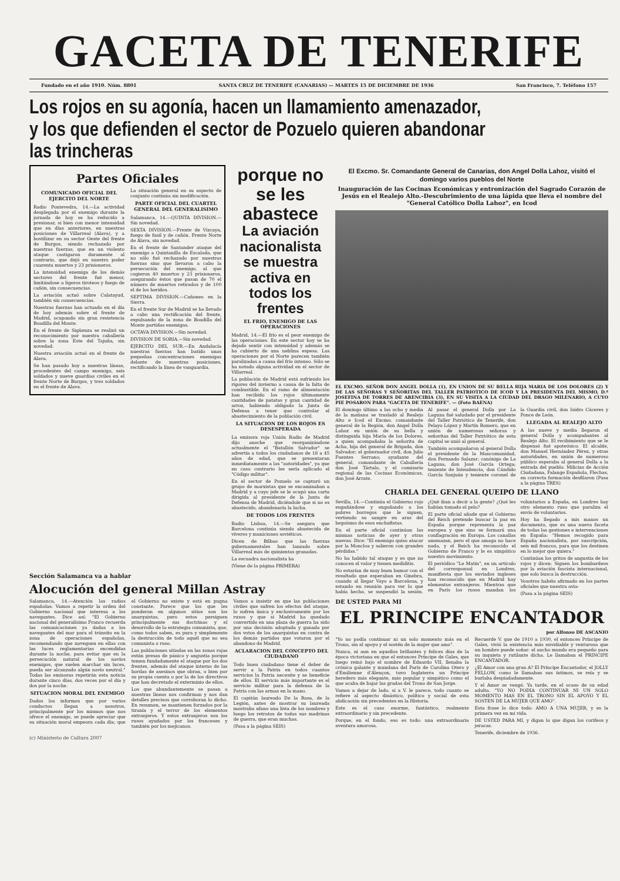GACETA DE TENERIFE
Fundado en el año 1910. Núm. 8801 SANTA CRUZ DE TENERIFE (CANARIAS) — MARTES 15 DE DICIEMBRE DE 1936 San Francisco, 7. Teléfono 157
Los rojos en su agonía, hacen un llamamiento amenazador, y los que defienden el sector de Pozuelo quieren abandonar las trincheras
Partes Oficiales
COMUNICADO OFICIAL DEL EJERCITO DEL NORTE
Radio Pontevedra, 14.—La actividad desplegada por el enemigo durante la jornada de hoy se ha reducido a presionar, si bien con menor intensidad que en días anteriores, en nuestras posiciones de Villarreal (Alava), y a hostilizar en su sector Oeste del frente de Burgos, siendo rechazado por nuestras fuerzas, que en un violento ataque castigaron duramente al contrario, que dejó en nuestro poder cuarenta muertos y 23 prisioneros.
La intensidad enemiga de los demás sectores del frente fué menor, limitándose a ligeros tiroteos y fuego de cañón, sin consecuencias.
La aviación actuó sobre Calatayud, también sin consecuencias.
Nuestras fuerzas han actuado en el día de hoy además sobre el frente de Madrid, ocupando sin gran resistencia Boadilla del Monte.
En el frente de Sigüenza se realizó un reconocimiento por nuestra caballería sobre la zona Este del Tajuña, sin novedad.
Nuestra aviación actuó en el frente de Alava.
Se han pasado hoy a nuestras líneas, procedentes del campo enemigo, seis soldados y nueve guardias civiles en el frente Norte de Burgos, y tres soldados en el frente de Alava.
La situación general en su aspecto de conjunto continúa sin modificación.
PARTE OFICIAL DEL CUARTEL GENERAL DEL GENERALISIMO
Salamanca, 14.—QUINTA DIVISION.—Sin novedad.
SEXTA DIVISION.—Frente de Vizcaya, fuego de fusil y de cañón. Frente Norte de Alava, sin novedad.
En el frente de Santander ataque del enemigo a Quintanilla de Escalada, que no sólo fué rechazado por nuestras fuerzas sino que llevaron a cabo la persecución del enemigo, al que cogieron 40 muertos y 23 prisioneros, asegurando éstos que pasan de 70 el número de muertos retirados y de 100 el de los heridos.
SEPTIMA DIVISION.—Cañoneo en la Sierra.
En el frente Sur de Madrid se ha llevado a cabo una rectificación del frente, expulsando de la zona de Boadilla del Monte partidas enemigas.
OCTAVA DIVISION.—Sin novedad.
DIVISION DE SORIA.—Sin novedad.
EJERCITO DEL SUR.—En Andalucía nuestras fuerzas han batido unas pequeñas concentraciones enemigas delante de nuestras posiciones, rectificando la línea de vanguardia.
porque no se les abastece
La aviación nacionalista se muestra activa en todos los frentes
EL FRIO, ENEMIGO DE LAS OPERACIONES
Madrid, 14.—El frío es el peor enemigo de las operaciones. En este sector hoy se ha dejado sentir con intensidad y además se ha cubierto de una neblina espesa. Las operaciones por el Norte parecen también paralizadas a causa del frío intenso. Sólo se ha notado alguna actividad en el sector de Villarreal.
La población de Madrid está sufriendo los rigores del invierno a causa de la falta de combustible. En el ramo de alimentación han recibido los rojos últimamente cantidades de patatas y gran cantidad de arroz, habiendo obligado la Junta de Defensa a tener que controlar el abastecimiento de la población civil.
LA SITUACION DE LOS ROJOS ES DESESPERADA
La emisora roja Unión Radio de Madrid dijo anoche que reorganizándose actualmente el "Batallón Salvador" se advertía a todos los ciudadanos de 18 a 45 años de edad, que se presentaran inmediatamente a las "autoridades", ya que en caso contrario les sería aplicado el "Código militar".
En el sector de Pozuelo se capturó un grupo de marxistas que se encaminaban a Madrid y a cuyo jefe se le ocupó una carta dirigida al presidente de la Junta de Defensa de Madrid, diciéndole que si no es abastecido, abandonaría la lucha.
DE TODOS LOS FRENTES
Radio Lisboa, 14.—Se asegura que Barcelona continúa siendo abastecida de víveres y municiones soviéticos.
Dicen de Bilbao que las fuerzas gubernamentales han lanzado sobre Villarreal más de quinientas granadas.
La escuadra nacionalista ha
(Viene de la página PRIMERA)
Sección Salamanca va a hablar
Alocución del general Millan Astray
Salamanca, 14.—Atención las radios españolas: Vamos a repetir la orden del Gobierno nacional que interesa a los navegantes. Dice así: "El Gobierno nacional del generalísimo Franco recuerda las comunicaciones ya dadas a los navegantes del mar para el tránsito en la zona de operaciones españolas, recomendando que naveguen en ellas con las luces reglamentarias encendidas durante la noche, para evitar que en la persecución natural de los navíos enemigos, que suelen marchar sin luces, pueda ser alcanzado algún navío neutral." Todas las emisoras repetirán esta noticia durante cinco días, dos veces por el día y dos por la noche.
SITUACION MORAL DEL ENEMIGO
Dados los informes que por varios conductos llegan a nosotros, principalmente por los mismos que nos ofrece el enemigo, se puede apreciar que su situación moral empeora cada día; que el Gobierno no existe y está en pugna constante. Parece que los que les ponderan en algunos sitios son los anarquistas, pero estos persiguen principalmente sus doctrinas y el desorrollo de la estrategia comunista, que, como todos saben, es pura y simplemente la destrucción de todo aquél que no sea comunista o ruso.
Las poblaciones sitiadas en las zonas rojas están presas de pánico y angustia porque temen fundadamente el ataque por los dos frentes, además del ataque interno de las hordas de asesinos que obran, o bien por su propia cuenta o por la de los directivos que han decretado el exterminio de ellos.
Los que abundantemente se pasan a nuestras líneas nos confirman y nos dan detalles precisos que corroboran lo dicho. En resumen, se mantienen forzados por la tiranía y el terror de los elementos extranjeros. Y estos extranjeros son los rusos ayudados por los franceses y también por los mejicanos.
Vamos a insistir en que las poblaciones civiles que sufren los efectos del ataque, lo sufren única y exclusivamente por los rusos y que si Madrid ha quedado convertido en una plaza de guerra ha sido por una decisión adoptada y ganada por dos votos de los anarquistas en contra de los demás partidos que votaron por el abandono de Madrid.
ACLARACION DEL CONCEPTO DEL CIUDADANO
Todo buen ciudadano tiene el deber de servir a la Patria en todos cuantos servicios la Patria necesite y se beneficie de ellos. El servicio más importante es el servicio militar para la defensa de la Patria con las armas en la mano.
El capitán laureado De la Rosa, de la Legión, antes de mostrar su laureada mostraba ufano una lista de los nombres y luego los retratos de todas sus madrinas de guerra, que eran muchas.
(Pasa a la página SEIS)
El Excmo. Sr. Comandante General de Canarias, don Angel Dolla Lahoz, visitó el domingo varios pueblos del Norte
Inauguración de las Cocinas Económicas y entronización del Sagrado Corazón de Jesús en el Realejo Alto.-Descubrimiento de una lápida que lleva el nombre del "General Católico Dolla Lahoz", en Icod
EL EXCMO. SEÑOR DON ANGEL DOLLA (1), EN UNION DE SU BELLA HIJA MARIA DE LOS DOLORES (2) Y DE LAS SEÑORAS Y SEÑORITAS DEL TALLER PATRIOTICO DE ICOD Y LA PRESIDENTA DEL MISMO, D.ª JOSEFINA DE TORRES DE ARENCIBIA (3), EN SU VISITA A LA CIUDAD DEL DRAGO MILENARIO, A CUYO PIE POSARON PARA "GACETA DE TENERIFE". — (Foto BAENA)
El domingo último a las ocho y media de la mañana se trasladó al Realejo Alto e Icod el Excmo. comandante general de la Región, don Angel Dolla Lahoz en unión de su bella y distinguida hija María de los Dolores, a quien acompañaba la señorita de Acha, hija del general de Brigada, don Salvador; el gobernador civil, don Julio Fuentes Serrano; ayudante del general, comandante de Caballería don José Tártalo, y el comisario regional de las Cocinas Económicas, don José Arrate.
Al pasar el general Dolla por La Laguna fué saludado por el presidente del Taller Patriótico de Tenerife, don Pelayo López y Martín Romero, que en unión de numerosas señoras y señoritas del Taller Patriótico de esta capital se unió al general.
También acompañaron al general Dolla el presidente de la Mancomunidad, don Fernando Salazar; canónigo de La Laguna, don José García Ortega; teniente de Intendencia, don Cándido García Sanjuán y teniente coronel de la Guardia civil, don Isidro Cáceres y Ponce de León.
LLEGADA AL REALEJO ALTO
A las nueve y media llegaron el general Dolla y acompañantes al Realejo Alto. El recibimiento que se le dispensó fué apoteósico. El alcalde, don Manuel Hernández Pérez, y otras autoridades, en unión de numeroso público esperaba al general Dolla a la entrada del pueblo. Milicias de Acción Ciudadana, Falange Española, Flechas, en correcta formación desfilaron (Pasa a la página TRES)
CHARLA DEL GENERAL QUEIPO DE LLANO
Sevilla, 14.—Continúa el Gobierno rojo engañándose y engañando a los pobres borregos que le siguen, vertiendo su sangre en aras del hegoísmo de esos enchufistas.
En el parte oficial continúan las mismas noticias de ayer y otras nuevas. Dice: "El enemigo quiso atacar por la Moncloa y salieron con grandes pérdidas."
No ha habido tal ataque y es que no conocen el valor y tienen mediditis.
No estarían de muy buen humor con el resultado que esperaban en Ginebra, cuando al llegar Vayo a Barcelona, y estando en reunión para ver lo que había hecho, se suspendió la sesión. ¿Qué iban a decir a la gente? ¿Qué les habían tomado el pelo?
El parte oficial añade que el Gobierno del Reich pretende buscar la paz en España porque representa la paz europea y que sino se formará una conflagración en Europa. Los canallas amenazan, pero el que amaga no hace nada, y el Reich ha reconocido el Gobierno de Franco y le es simpático nuestro movimiento.
El periódico "Le Matin", en un artículo del corresponsal en Londres, manifiesta que los enviados ingleses han reconocido que en Madrid hay elementos extranjeros. Mientras que en París los rusos mandan los voluntarios a España, en Londres hay otro elemento ruso que paraliza el envío de voluntarios.
Hoy ha llegado a mis manos un documento, que es una nueva faceta de todas las gestiones e intervenciones en España: "Hemos recogido para España nacionalista, por suscripción, seis mil francos, para que los destinen en lo mejor que quiera."
Continúan los gritos de angustia de los rojos y dicen: Siguen los bombardeos por la aviación fascista internacional, que solo busca la destrucción.
Vosotros habéis afirmado en los partes oficiales que nuestra avia-
(Pasa a la página SEIS)
DE USTED PARA MI
EL PRINCIPE ENCANTADOR
por Alfonso DE ASCANIO
"Yo no podía continuar ni un solo momento más en el Trono, sin el apoyo y el sostén de la mujer que amo".
Nunca, ni aun en aquellos brillantes y felices días de la época victoriana en que el entonces Príncipe de Gales, que luego reinó bajo el nombre de Eduardo VII, llenaba la crónica galante y mundana del París de Carolina Otero y d'Emilienne d'Alençon, tuvo Inglaterra un Príncipe heredero más elegante, más popular y simpático como el que acaba de bajar las gradas del Trono de San Jorge.
Vamos a dejar de lado, si a V. le parece, todo cuanto se refiere al aspecto dinástico, político y social de esta abdicación sin precedentes en la Historia.
Este es el caso enorme, fantástico, realmente extraordinario y sin precedente.
Porque, en el fondo, eso es todo: una extraordinaria aventura amorosa.
Recuerde V. que de 1910 a 1930, el entonces Príncipe de Gales, vivió la existencia más envidiable y venturosa que un hombre puede soñar: el ancho mundo era pequeño para su inquieta y rutilante dicha. Le llamaban el PRINCIPE ENCANTADOR.
¿El Amor con una gran A? El Príncipe Encantador, el JOLLY FELLOW, como le llamaban sus íntimos, se reía y se burlaba despiadadamente.
Y el Amor se vengó. Ya tarde, en el ocaso de su edad adulta. "YO NO PODIA CONTINUAR NI UN SOLO MOMENTO MAS EN EL TRONO SIN EL APOYO Y EL SOSTEN DE LA MUJER QUE AMO".
Esta frase lo dice todo: AMO A UNA MUJER, y es la primera vez en mi vida.
DE USTED PARA MI, y digan lo que digan los corifeos y jeracas.
Tenerife, diciembre de 1936.
(c) Ministerio de Cultura 2007